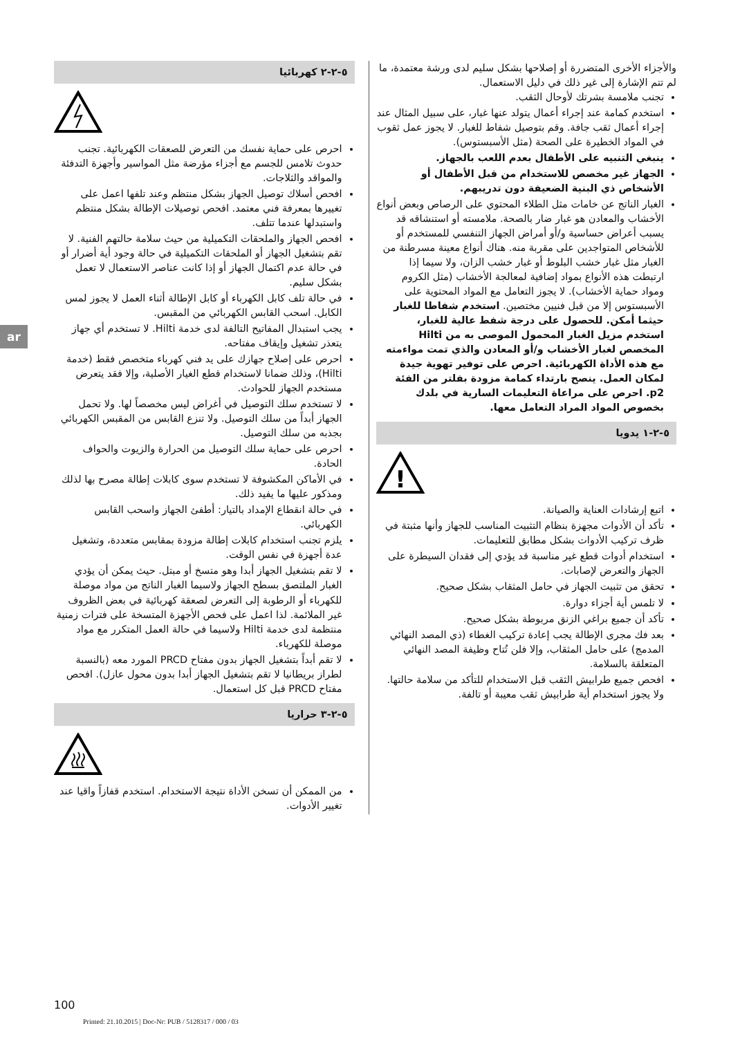ar
والأجزاء الأخرى المتضررة أو إصلاحها بشكل سليم لدى ورشة معتمدة، ما لم تتم الإشارة إلى غير ذلك في دليل الاستعمال.
تجنب ملامسة بشرتك لأوحال الثقب.
استخدم كمامة عند إجراء أعمال يتولد عنها غبار، على سبيل المثال عند إجراء أعمال ثقب جافة. وقم بتوصيل شفاط للغبار. لا يجوز عمل ثقوب في المواد الخطيرة على الصحة (مثل الأسبستوس).
ينبغي التنبيه على الأطفال بعدم اللعب بالجهاز.
الجهاز غير مخصص للاستخدام من قبل الأطفال أو الأشخاص ذي البنية الضعيفة دون تدريبهم.
الغبار الناتج عن خامات مثل الطلاء المحتوي على الرصاص وبعض أنواع الأخشاب والمعادن هو غبار ضار بالصحة. ملامسته أو استنشاقه قد يسبب أعراض حساسية و/أو أمراض الجهاز التنفسي للمستخدم أو للأشخاص المتواجدين على مقربة منه. هناك أنواع معينة مسرطنة من الغبار مثل غبار خشب البلوط أو غبار خشب الزان، ولا سيما إذا ارتبطت هذه الأنواع بمواد إضافية لمعالجة الأخشاب (مثل الكروم ومواد حماية الأخشاب). لا يجوز التعامل مع المواد المحتوية على الأسبستوس إلا من قبل فنيين مختصين. استخدم شفاطا للغبار حيثما أمكن. للحصول على درجة شفط عالية للغبار، استخدم مزيل الغبار المحمول الموصى به من Hilti المخصص لغبار الأخشاب و/أو المعادن والذي تمت مواءمته مع هذه الأداة الكهربائية. احرص على توفير تهوية جيدة لمكان العمل. ينصح بارتداء كمامة مزودة بفلتر من الفئة p2. احرص على مراعاة التعليمات السارية في بلدك بخصوص المواد المراد التعامل معها.
٥-٢-١ يدويا
!
اتبع إرشادات العناية والصيانة.
تأكد أن الأدوات مجهزة بنظام التثبيت المناسب للجهاز وأنها مثبتة في ظرف تركيب الأدوات بشكل مطابق للتعليمات.
استخدام أدوات قطع غير مناسبة قد يؤدي إلى فقدان السيطرة على الجهاز والتعرض لإصابات.
تحقق من تثبيت الجهاز في حامل المثقاب بشكل صحيح.
لا تلمس أية أجزاء دوارة.
تأكد أن جميع براغي الزنق مربوطة بشكل صحيح.
بعد فك مجرى الإطالة يجب إعادة تركيب الغطاء (ذي المصد النهائي المدمج) على حامل المثقاب، وإلا فلن تُتاح وظيفة المصد النهائي المتعلقة بالسلامة.
افحص جميع طرابيش الثقب قبل الاستخدام للتأكد من سلامة حالتها. ولا يجوز استخدام أية طرابيش ثقب معيبة أو تالفة.
٥-٢-٢ كهربائيا
احرص على حماية نفسك من التعرض للصعقات الكهربائية. تجنب حدوث تلامس للجسم مع أجزاء مؤرضة مثل المواسير وأجهزة التدفئة والمواقد والثلاجات.
افحص أسلاك توصيل الجهاز بشكل منتظم وعند تلفها اعمل على تغييرها بمعرفة فني معتمد. افحص توصيلات الإطالة بشكل منتظم واستبدلها عندما تتلف.
افحص الجهاز والملحقات التكميلية من حيث سلامة حالتهم الفنية. لا تقم بتشغيل الجهاز أو الملحقات التكميلية في حالة وجود أية أضرار أو في حالة عدم اكتمال الجهاز أو إذا كانت عناصر الاستعمال لا تعمل بشكل سليم.
في حالة تلف كابل الكهرباء أو كابل الإطالة أثناء العمل لا يجوز لمس الكابل. اسحب القابس الكهربائي من المقبس.
يجب استبدال المفاتيح التالفة لدى خدمة Hilti. لا تستخدم أي جهاز يتعذر تشغيل وإيقاف مفتاحه.
احرص على إصلاح جهازك على يد فني كهرباء متخصص فقط (خدمة Hilti)، وذلك ضمانا لاستخدام قطع الغيار الأصلية، وإلا فقد يتعرض مستخدم الجهاز للحوادث.
لا تستخدم سلك التوصيل في أغراض ليس مخصصاً لها. ولا تحمل الجهاز أبداً من سلك التوصيل. ولا تنزع القابس من المقبس الكهربائي بجذبه من سلك التوصيل.
احرص على حماية سلك التوصيل من الحرارة والزيوت والحواف الحادة.
في الأماكن المكشوفة لا تستخدم سوى كابلات إطالة مصرح بها لذلك ومذكور عليها ما يفيد ذلك.
في حالة انقطاع الإمداد بالتيار: أطفئ الجهاز واسحب القابس الكهربائي.
يلزم تجنب استخدام كابلات إطالة مزودة بمقابس متعددة، وتشغيل عدة أجهزة في نفس الوقت.
لا تقم بتشغيل الجهاز أبدا وهو متسخ أو مبتل. حيث يمكن أن يؤدي الغبار الملتصق بسطح الجهاز ولاسيما الغبار الناتج من مواد موصلة للكهرباء أو الرطوبة إلى التعرض لصعقة كهربائية في بعض الظروف غير الملائمة. لذا اعمل على فحص الأجهزة المتسخة على فترات زمنية منتظمة لدى خدمة Hilti ولاسيما في حالة العمل المتكرر مع مواد موصلة للكهرباء.
لا تقم أبداً بتشغيل الجهاز بدون مفتاح PRCD المورد معه (بالنسبة لطراز بريطانيا لا تقم بتشغيل الجهاز أبدا بدون محول عازل). افحص مفتاح PRCD قبل كل استعمال.
٥-٢-٣ حراريا
من الممكن أن تسخن الأداة نتيجة الاستخدام. استخدم قفازاً واقيا عند تغيير الأدوات.
100
Printed: 21.10.2015 | Doc-Nr: PUB / 5128317 / 000 / 03